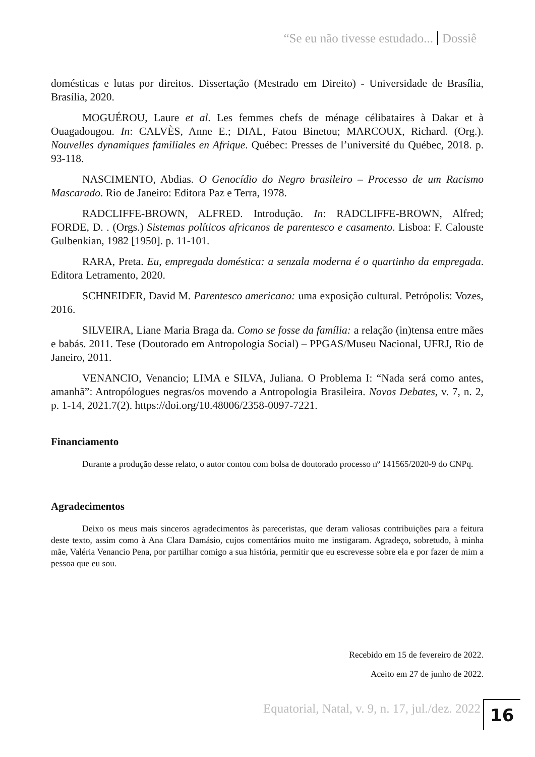“Se eu não tivesse estudado... Dossiê
domésticas e lutas por direitos. Dissertação (Mestrado em Direito) - Universidade de Brasília, Brasília, 2020.
MOGUÉROU, Laure et al. Les femmes chefs de ménage célibataires à Dakar et à Ouagadougou. In: CALVÈS, Anne E.; DIAL, Fatou Binetou; MARCOUX, Richard. (Org.). Nouvelles dynamiques familiales en Afrique. Québec: Presses de l’université du Québec, 2018. p. 93-118.
NASCIMENTO, Abdias. O Genocídio do Negro brasileiro – Processo de um Racismo Mascarado. Rio de Janeiro: Editora Paz e Terra, 1978.
RADCLIFFE-BROWN, ALFRED. Introdução. In: RADCLIFFE-BROWN, Alfred; FORDE, D. . (Orgs.) Sistemas políticos africanos de parentesco e casamento. Lisboa: F. Calouste Gulbenkian, 1982 [1950]. p. 11-101.
RARA, Preta. Eu, empregada doméstica: a senzala moderna é o quartinho da empregada. Editora Letramento, 2020.
SCHNEIDER, David M. Parentesco americano: uma exposição cultural. Petrópolis: Vozes, 2016.
SILVEIRA, Liane Maria Braga da. Como se fosse da família: a relação (in)tensa entre mães e babás. 2011. Tese (Doutorado em Antropologia Social) – PPGAS/Museu Nacional, UFRJ, Rio de Janeiro, 2011.
VENANCIO, Venancio; LIMA e SILVA, Juliana. O Problema I: “Nada será como antes, amanhã”: Antropólogues negras/os movendo a Antropologia Brasileira. Novos Debates, v. 7, n. 2, p. 1-14, 2021.7(2). https://doi.org/10.48006/2358-0097-7221.
Financiamento
Durante a produção desse relato, o autor contou com bolsa de doutorado processo nº 141565/2020-9 do CNPq.
Agradecimentos
Deixo os meus mais sinceros agradecimentos às pareceristas, que deram valiosas contribuições para a feitura deste texto, assim como à Ana Clara Damásio, cujos comentários muito me instigaram. Agradeço, sobretudo, à minha mãe, Valéria Venancio Pena, por partilhar comigo a sua história, permitir que eu escrevesse sobre ela e por fazer de mim a pessoa que eu sou.
Recebido em 15 de fevereiro de 2022.
Aceito em 27 de junho de 2022.
Equatorial, Natal, v. 9, n. 17, jul./dez. 2022
16